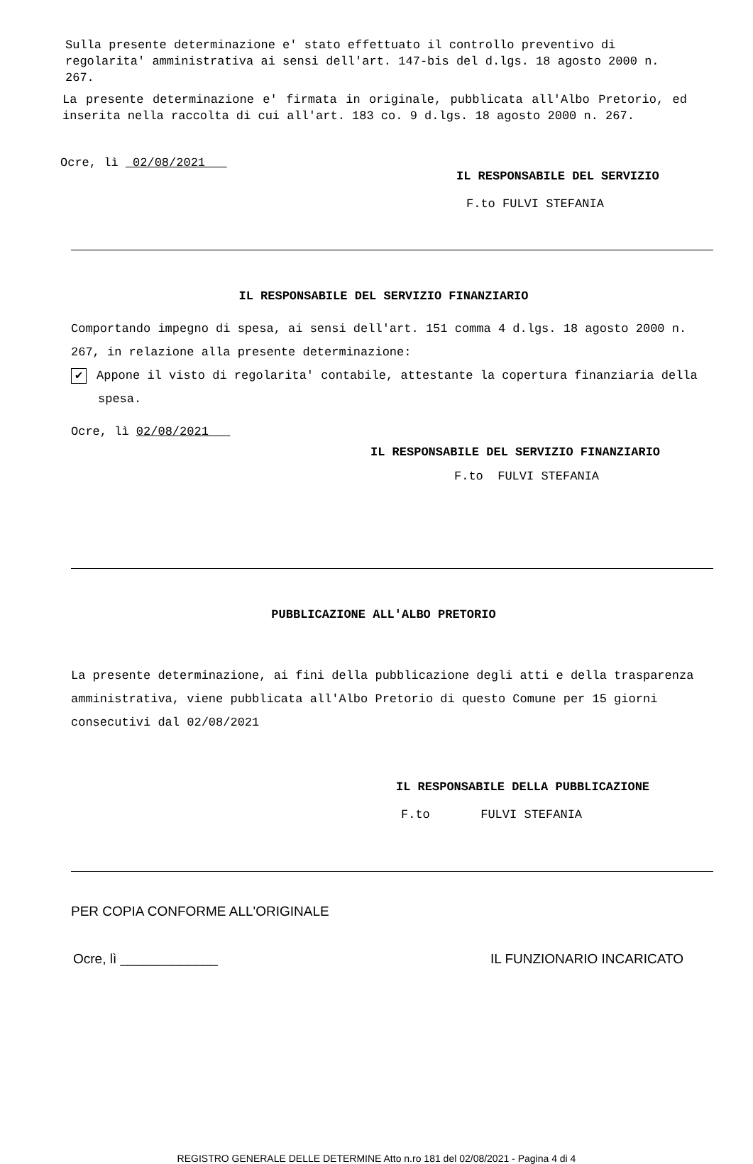Sulla presente determinazione e' stato effettuato il controllo preventivo di regolarita' amministrativa ai sensi dell'art. 147-bis del d.lgs. 18 agosto 2000 n. 267.
La presente determinazione e' firmata in originale, pubblicata all'Albo Pretorio, ed inserita nella raccolta di cui all'art. 183 co. 9 d.lgs. 18 agosto 2000 n. 267.
Ocre, lì 02/08/2021
IL RESPONSABILE DEL SERVIZIO
F.to FULVI STEFANIA
IL RESPONSABILE DEL SERVIZIO FINANZIARIO
Comportando impegno di spesa, ai sensi dell'art. 151 comma 4 d.lgs. 18 agosto 2000 n. 267, in relazione alla presente determinazione:
✔ Appone il visto di regolarita' contabile, attestante la copertura finanziaria della spesa.
Ocre, lì 02/08/2021
IL RESPONSABILE DEL SERVIZIO FINANZIARIO
F.to FULVI STEFANIA
PUBBLICAZIONE ALL'ALBO PRETORIO
La presente determinazione, ai fini della pubblicazione degli atti e della trasparenza amministrativa, viene pubblicata all'Albo Pretorio di questo Comune per 15 giorni consecutivi dal 02/08/2021
IL RESPONSABILE DELLA PUBBLICAZIONE
F.to FULVI STEFANIA
PER COPIA CONFORME ALL'ORIGINALE
Ocre, lì _____________ IL FUNZIONARIO INCARICATO
REGISTRO GENERALE DELLE DETERMINE Atto n.ro 181 del 02/08/2021 - Pagina 4 di 4